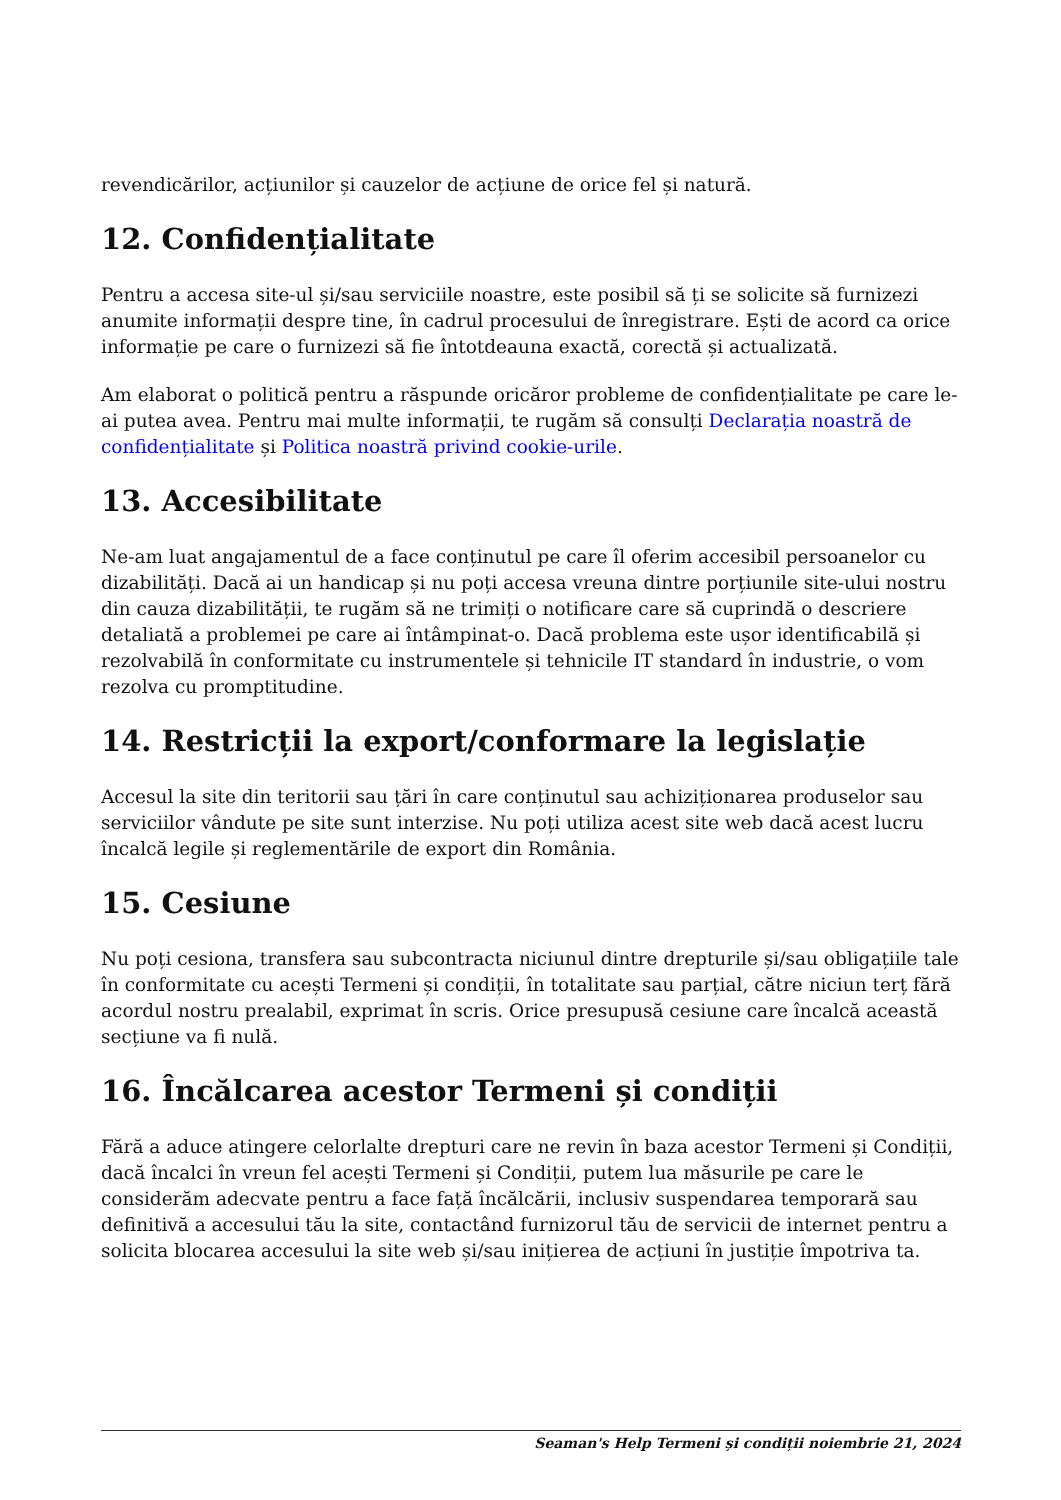revendicărilor, acțiunilor și cauzelor de acțiune de orice fel și natură.
12. Confidențialitate
Pentru a accesa site-ul și/sau serviciile noastre, este posibil să ți se solicite să furnizezi anumite informații despre tine, în cadrul procesului de înregistrare. Ești de acord ca orice informație pe care o furnizezi să fie întotdeauna exactă, corectă și actualizată.
Am elaborat o politică pentru a răspunde oricăror probleme de confidențialitate pe care le-ai putea avea. Pentru mai multe informații, te rugăm să consulți Declarația noastră de confidențialitate și Politica noastră privind cookie-urile.
13. Accesibilitate
Ne-am luat angajamentul de a face conținutul pe care îl oferim accesibil persoanelor cu dizabilități. Dacă ai un handicap și nu poți accesa vreuna dintre porțiunile site-ului nostru din cauza dizabilității, te rugăm să ne trimiți o notificare care să cuprindă o descriere detaliată a problemei pe care ai întâmpinat-o. Dacă problema este ușor identificabilă și rezolvabilă în conformitate cu instrumentele și tehnicile IT standard în industrie, o vom rezolva cu promptitudine.
14. Restricții la export/conformare la legislație
Accesul la site din teritorii sau țări în care conținutul sau achiziționarea produselor sau serviciilor vândute pe site sunt interzise. Nu poți utiliza acest site web dacă acest lucru încalcă legile și reglementările de export din România.
15. Cesiune
Nu poți cesiona, transfera sau subcontracta niciunul dintre drepturile și/sau obligațiile tale în conformitate cu acești Termeni și condiții, în totalitate sau parțial, către niciun terț fără acordul nostru prealabil, exprimat în scris. Orice presupusă cesiune care încalcă această secțiune va fi nulă.
16. Încălcarea acestor Termeni și condiții
Fără a aduce atingere celorlalte drepturi care ne revin în baza acestor Termeni și Condiții, dacă încalci în vreun fel acești Termeni și Condiții, putem lua măsurile pe care le considerăm adecvate pentru a face față încălcării, inclusiv suspendarea temporară sau definitivă a accesului tău la site, contactând furnizorul tău de servicii de internet pentru a solicita blocarea accesului la site web și/sau inițierea de acțiuni în justiție împotriva ta.
Seaman's Help Termeni și condiții noiembrie 21, 2024